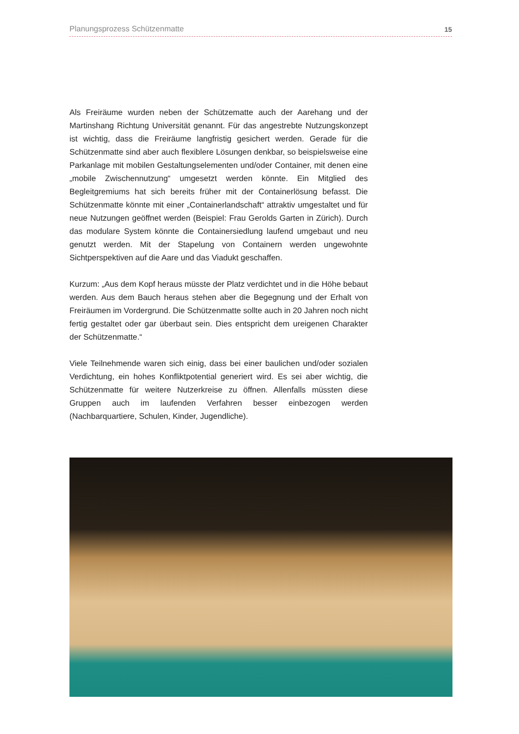Planungsprozess Schützenmatte 15
Als Freiräume wurden neben der Schützematte auch der Aarehang und der Martinshang Richtung Universität genannt. Für das angestrebte Nutzungskonzept ist wichtig, dass die Freiräume langfristig gesichert werden. Gerade für die Schützenmatte sind aber auch flexiblere Lösungen denkbar, so beispielsweise eine Parkanlage mit mobilen Gestaltungselementen und/oder Container, mit denen eine „mobile Zwischennutzung“ umgesetzt werden könnte. Ein Mitglied des Begleitgremiums hat sich bereits früher mit der Containerlösung befasst. Die Schützenmatte könnte mit einer „Containerlandschaft“ attraktiv umgestaltet und für neue Nutzungen geöffnet werden (Beispiel: Frau Gerolds Garten in Zürich). Durch das modulare System könnte die Containersiedlung laufend umgebaut und neu genutzt werden. Mit der Stapelung von Containern werden ungewohnte Sichtperspektiven auf die Aare und das Viadukt geschaffen.
Kurzum: „Aus dem Kopf heraus müsste der Platz verdichtet und in die Höhe bebaut werden. Aus dem Bauch heraus stehen aber die Begegnung und der Erhalt von Freiräumen im Vordergrund. Die Schützenmatte sollte auch in 20 Jahren noch nicht fertig gestaltet oder gar überbaut sein. Dies entspricht dem ureigenen Charakter der Schützenmatte.“
Viele Teilnehmende waren sich einig, dass bei einer baulichen und/oder sozialen Verdichtung, ein hohes Konfliktpotential generiert wird. Es sei aber wichtig, die Schützenmatte für weitere Nutzerkreise zu öffnen. Allenfalls müssten diese Gruppen auch im laufenden Verfahren besser einbezogen werden (Nachbarquartiere, Schulen, Kinder, Jugendliche).